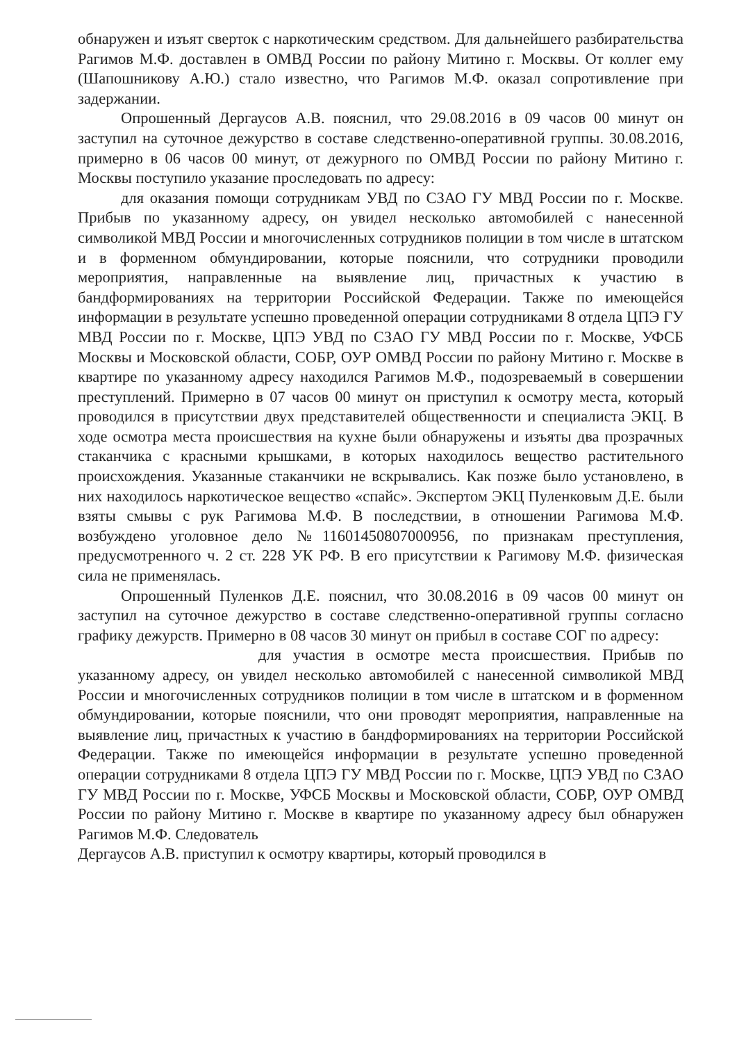обнаружен и изъят сверток с наркотическим средством. Для дальнейшего разбирательства Рагимов М.Ф. доставлен в ОМВД России по району Митино г. Москвы. От коллег ему (Шапошникову А.Ю.) стало известно, что Рагимов М.Ф. оказал сопротивление при задержании.
Опрошенный Дергаусов А.В. пояснил, что 29.08.2016 в 09 часов 00 минут он заступил на суточное дежурство в составе следственно-оперативной группы. 30.08.2016, примерно в 06 часов 00 минут, от дежурного по ОМВД России по району Митино г. Москвы поступило указание проследовать по адресу:
для оказания помощи сотрудникам УВД по СЗАО ГУ МВД России по г. Москве. Прибыв по указанному адресу, он увидел несколько автомобилей с нанесенной символикой МВД России и многочисленных сотрудников полиции в том числе в штатском и в форменном обмундировании, которые пояснили, что сотрудники проводили мероприятия, направленные на выявление лиц, причастных к участию в бандформированиях на территории Российской Федерации. Также по имеющейся информации в результате успешно проведенной операции сотрудниками 8 отдела ЦПЭ ГУ МВД России по г. Москве, ЦПЭ УВД по СЗАО ГУ МВД России по г. Москве, УФСБ Москвы и Московской области, СОБР, ОУР ОМВД России по району Митино г. Москве в квартире по указанному адресу находился Рагимов М.Ф., подозреваемый в совершении преступлений. Примерно в 07 часов 00 минут он приступил к осмотру места, который проводился в присутствии двух представителей общественности и специалиста ЭКЦ. В ходе осмотра места происшествия на кухне были обнаружены и изъяты два прозрачных стаканчика с красными крышками, в которых находилось вещество растительного происхождения. Указанные стаканчики не вскрывались. Как позже было установлено, в них находилось наркотическое вещество «спайс». Экспертом ЭКЦ Пуленковым Д.Е. были взяты смывы с рук Рагимова М.Ф. В последствии, в отношении Рагимова М.Ф. возбуждено уголовное дело №11601450807000956, по признакам преступления, предусмотренного ч. 2 ст. 228 УК РФ. В его присутствии к Рагимову М.Ф. физическая сила не применялась.
Опрошенный Пуленков Д.Е. пояснил, что 30.08.2016 в 09 часов 00 минут он заступил на суточное дежурство в составе следственно-оперативной группы согласно графику дежурств. Примерно в 08 часов 30 минут он прибыл в составе СОГ по адресу:
для участия в осмотре места происшествия. Прибыв по указанному адресу, он увидел несколько автомобилей с нанесенной символикой МВД России и многочисленных сотрудников полиции в том числе в штатском и в форменном обмундировании, которые пояснили, что они проводят мероприятия, направленные на выявление лиц, причастных к участию в бандформированиях на территории Российской Федерации. Также по имеющейся информации в результате успешно проведенной операции сотрудниками 8 отдела ЦПЭ ГУ МВД России по г. Москве, ЦПЭ УВД по СЗАО ГУ МВД России по г. Москве, УФСБ Москвы и Московской области, СОБР, ОУР ОМВД России по району Митино г. Москве в квартире по указанному адресу был обнаружен Рагимов М.Ф. Следователь
Дергаусов А.В. приступил к осмотру квартиры, который проводился в